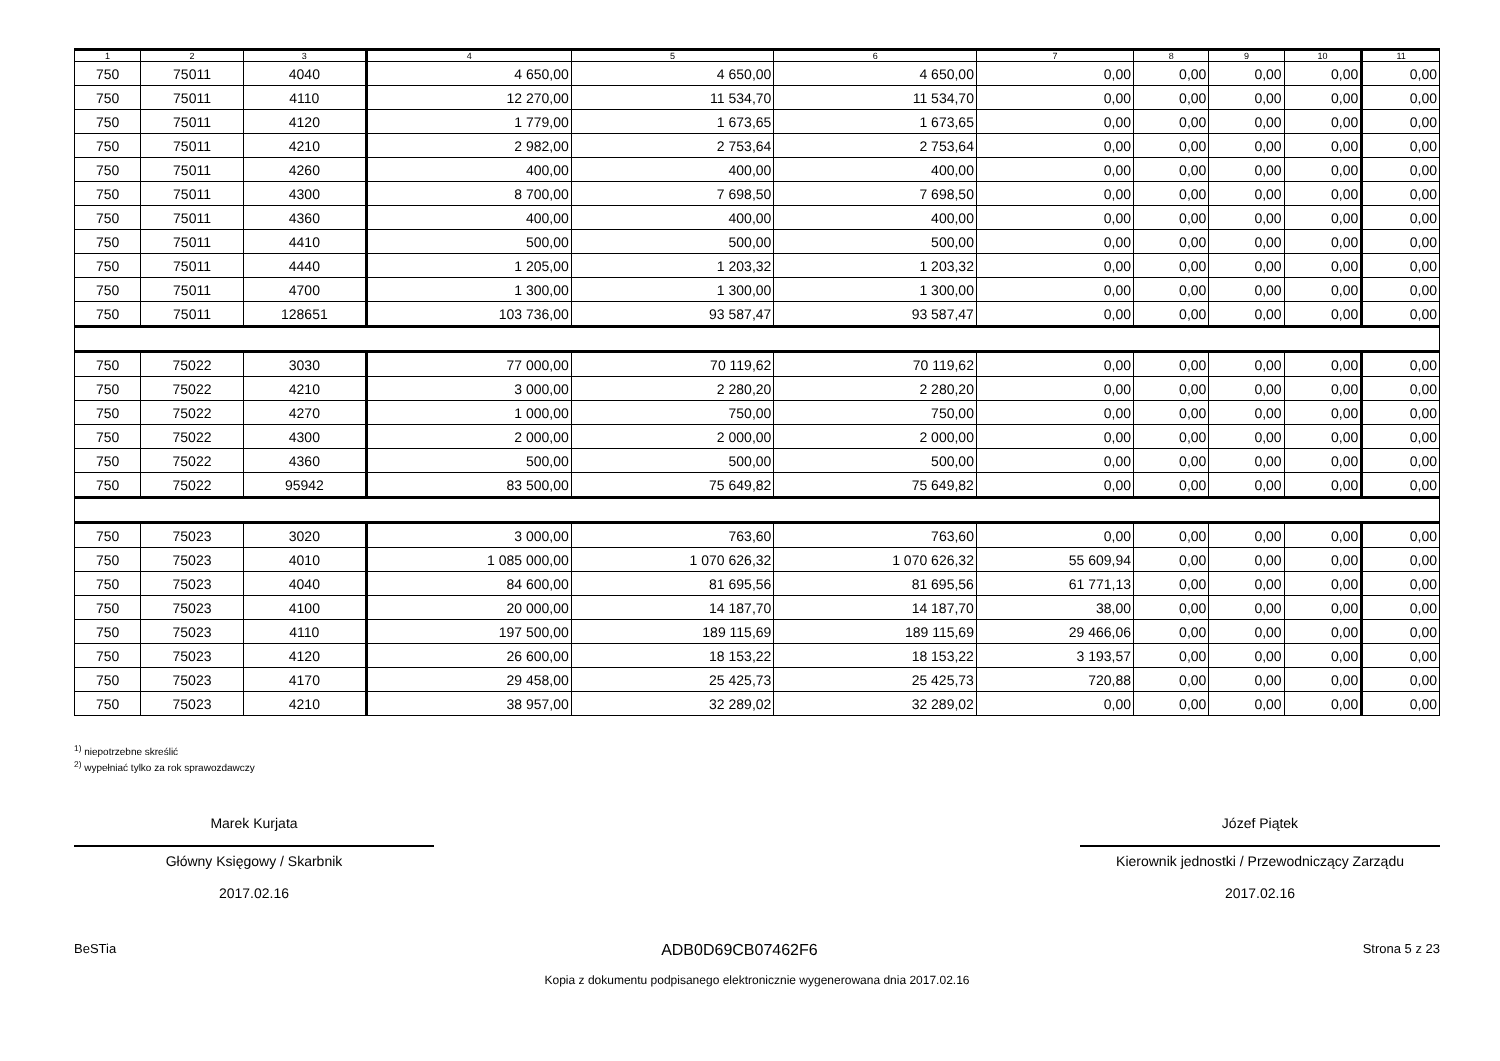| 1 | 2 | 3 | 4 | 5 | 6 | 7 | 8 | 9 | 10 | 11 |
| --- | --- | --- | --- | --- | --- | --- | --- | --- | --- | --- |
| 750 | 75011 | 4040 | 4 650,00 | 4 650,00 | 4 650,00 | 0,00 | 0,00 | 0,00 | 0,00 | 0,00 |
| 750 | 75011 | 4110 | 12 270,00 | 11 534,70 | 11 534,70 | 0,00 | 0,00 | 0,00 | 0,00 | 0,00 |
| 750 | 75011 | 4120 | 1 779,00 | 1 673,65 | 1 673,65 | 0,00 | 0,00 | 0,00 | 0,00 | 0,00 |
| 750 | 75011 | 4210 | 2 982,00 | 2 753,64 | 2 753,64 | 0,00 | 0,00 | 0,00 | 0,00 | 0,00 |
| 750 | 75011 | 4260 | 400,00 | 400,00 | 400,00 | 0,00 | 0,00 | 0,00 | 0,00 | 0,00 |
| 750 | 75011 | 4300 | 8 700,00 | 7 698,50 | 7 698,50 | 0,00 | 0,00 | 0,00 | 0,00 | 0,00 |
| 750 | 75011 | 4360 | 400,00 | 400,00 | 400,00 | 0,00 | 0,00 | 0,00 | 0,00 | 0,00 |
| 750 | 75011 | 4410 | 500,00 | 500,00 | 500,00 | 0,00 | 0,00 | 0,00 | 0,00 | 0,00 |
| 750 | 75011 | 4440 | 1 205,00 | 1 203,32 | 1 203,32 | 0,00 | 0,00 | 0,00 | 0,00 | 0,00 |
| 750 | 75011 | 4700 | 1 300,00 | 1 300,00 | 1 300,00 | 0,00 | 0,00 | 0,00 | 0,00 | 0,00 |
| 750 | 75011 | 128651 | 103 736,00 | 93 587,47 | 93 587,47 | 0,00 | 0,00 | 0,00 | 0,00 | 0,00 |
| 750 | 75022 | 3030 | 77 000,00 | 70 119,62 | 70 119,62 | 0,00 | 0,00 | 0,00 | 0,00 | 0,00 |
| 750 | 75022 | 4210 | 3 000,00 | 2 280,20 | 2 280,20 | 0,00 | 0,00 | 0,00 | 0,00 | 0,00 |
| 750 | 75022 | 4270 | 1 000,00 | 750,00 | 750,00 | 0,00 | 0,00 | 0,00 | 0,00 | 0,00 |
| 750 | 75022 | 4300 | 2 000,00 | 2 000,00 | 2 000,00 | 0,00 | 0,00 | 0,00 | 0,00 | 0,00 |
| 750 | 75022 | 4360 | 500,00 | 500,00 | 500,00 | 0,00 | 0,00 | 0,00 | 0,00 | 0,00 |
| 750 | 75022 | 95942 | 83 500,00 | 75 649,82 | 75 649,82 | 0,00 | 0,00 | 0,00 | 0,00 | 0,00 |
| 750 | 75023 | 3020 | 3 000,00 | 763,60 | 763,60 | 0,00 | 0,00 | 0,00 | 0,00 | 0,00 |
| 750 | 75023 | 4010 | 1 085 000,00 | 1 070 626,32 | 1 070 626,32 | 55 609,94 | 0,00 | 0,00 | 0,00 | 0,00 |
| 750 | 75023 | 4040 | 84 600,00 | 81 695,56 | 81 695,56 | 61 771,13 | 0,00 | 0,00 | 0,00 | 0,00 |
| 750 | 75023 | 4100 | 20 000,00 | 14 187,70 | 14 187,70 | 38,00 | 0,00 | 0,00 | 0,00 | 0,00 |
| 750 | 75023 | 4110 | 197 500,00 | 189 115,69 | 189 115,69 | 29 466,06 | 0,00 | 0,00 | 0,00 | 0,00 |
| 750 | 75023 | 4120 | 26 600,00 | 18 153,22 | 18 153,22 | 3 193,57 | 0,00 | 0,00 | 0,00 | 0,00 |
| 750 | 75023 | 4170 | 29 458,00 | 25 425,73 | 25 425,73 | 720,88 | 0,00 | 0,00 | 0,00 | 0,00 |
| 750 | 75023 | 4210 | 38 957,00 | 32 289,02 | 32 289,02 | 0,00 | 0,00 | 0,00 | 0,00 | 0,00 |
<sup>1)</sup> niepotrzebne skreślić
<sup>2)</sup> wypełniać tylko za rok sprawozdawczy
Marek Kurjata
Główny Księgowy / Skarbnik
2017.02.16
Józef Piątek
Kierownik jednostki / Przewodniczący Zarządu
2017.02.16
BeSTia ADB0D69CB07462F6 Strona 5 z 23
Kopia z dokumentu podpisanego elektronicznie wygenerowana dnia 2017.02.16